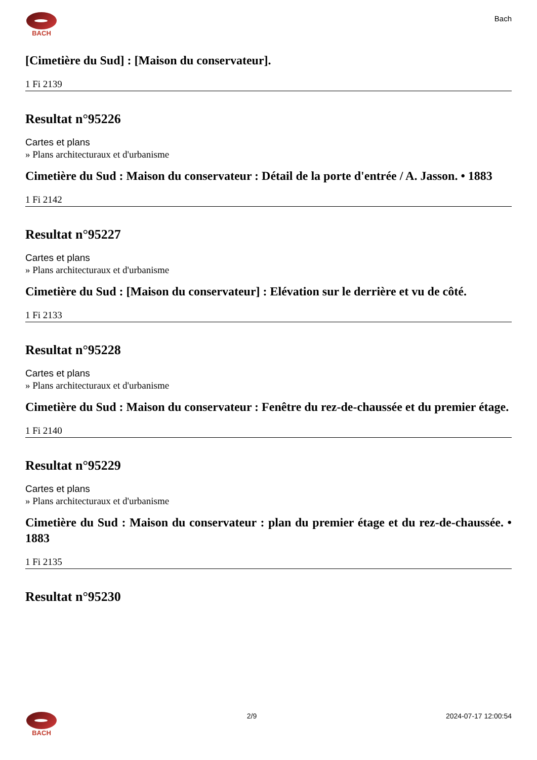BACH
Bach
[Cimetière du Sud] : [Maison du conservateur].
1 Fi 2139
Resultat n°95226
Cartes et plans
» Plans architecturaux et d'urbanisme
Cimetière du Sud : Maison du conservateur : Détail de la porte d'entrée / A. Jasson. • 1883
1 Fi 2142
Resultat n°95227
Cartes et plans
» Plans architecturaux et d'urbanisme
Cimetière du Sud : [Maison du conservateur] : Elévation sur le derrière et vu de côté.
1 Fi 2133
Resultat n°95228
Cartes et plans
» Plans architecturaux et d'urbanisme
Cimetière du Sud : Maison du conservateur : Fenêtre du rez-de-chaussée et du premier étage.
1 Fi 2140
Resultat n°95229
Cartes et plans
» Plans architecturaux et d'urbanisme
Cimetière du Sud : Maison du conservateur : plan du premier étage et du rez-de-chaussée. • 1883
1 Fi 2135
Resultat n°95230
BACH 2/9 2024-07-17 12:00:54